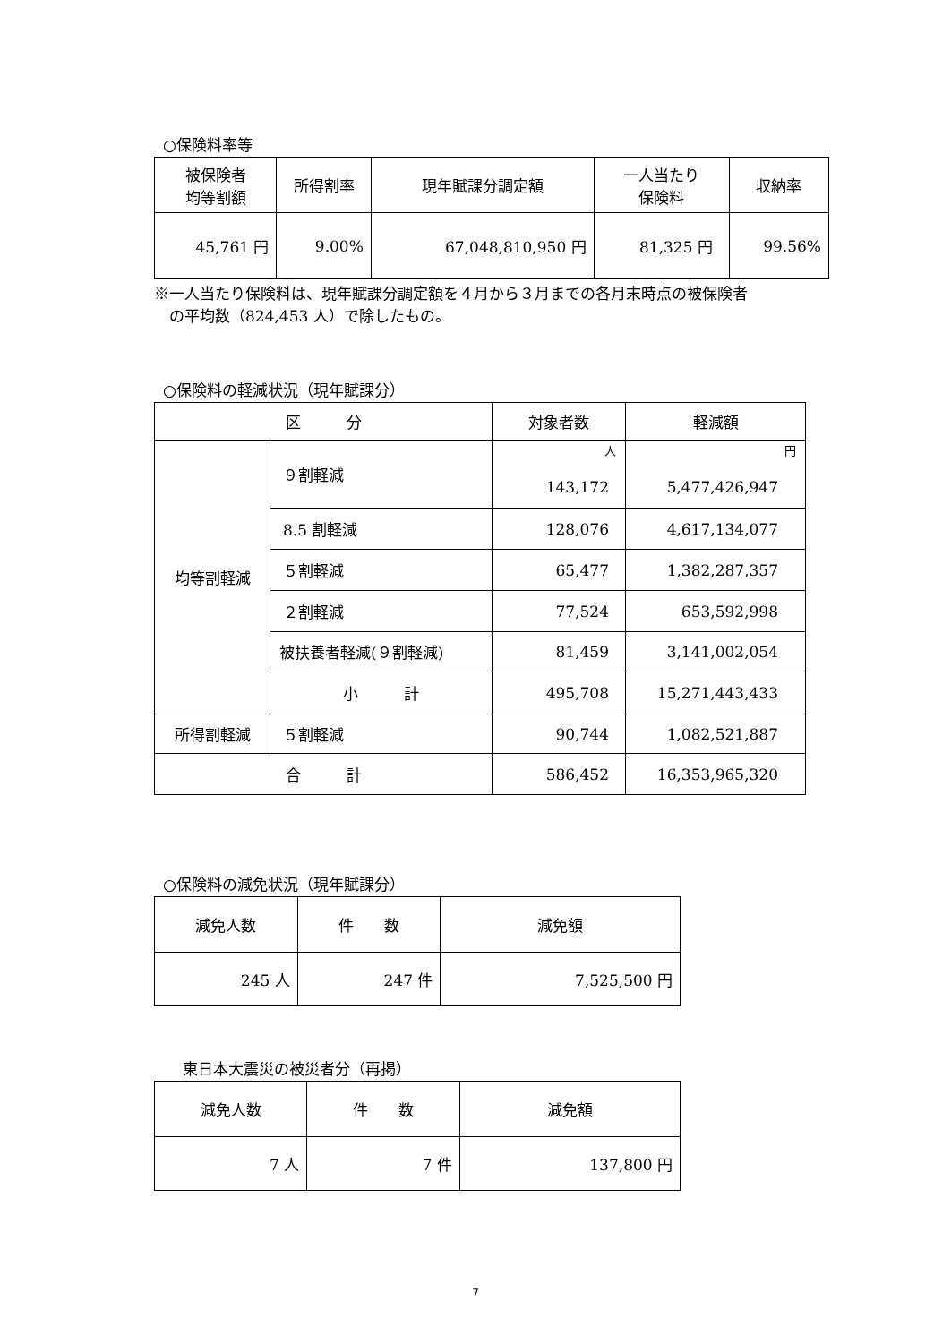○保険料率等
| 被保険者 均等割額 | 所得割率 | 現年賦課分調定額 | 一人当たり 保険料 | 収納率 |
| --- | --- | --- | --- | --- |
| 45,761 円 | 9.00% | 67,048,810,950 円 | 81,325 円 | 99.56% |
※一人当たり保険料は、現年賦課分調定額を４月から３月までの各月末時点の被保険者
　の平均数（824,453 人）で除したもの。
○保険料の軽減状況（現年賦課分）
| 区 分 | | 対象者数 | 軽減額 |
| --- | --- | --- | --- |
| 均等割軽減 | ９割軽減 | 人 143,172 | 円 5,477,426,947 |
| | 8.5 割軽減 | 128,076 | 4,617,134,077 |
| | ５割軽減 | 65,477 | 1,382,287,357 |
| | ２割軽減 | 77,524 | 653,592,998 |
| | 被扶養者軽減(９割軽減) | 81,459 | 3,141,002,054 |
| | 小 計 | 495,708 | 15,271,443,433 |
| 所得割軽減 | ５割軽減 | 90,744 | 1,082,521,887 |
| 合 計 | | 586,452 | 16,353,965,320 |
○保険料の減免状況（現年賦課分）
| 減免人数 | 件 数 | 減免額 |
| --- | --- | --- |
| 245 人 | 247 件 | 7,525,500 円 |
東日本大震災の被災者分（再掲）
| 減免人数 | 件 数 | 減免額 |
| --- | --- | --- |
| 7 人 | 7 件 | 137,800 円 |
7